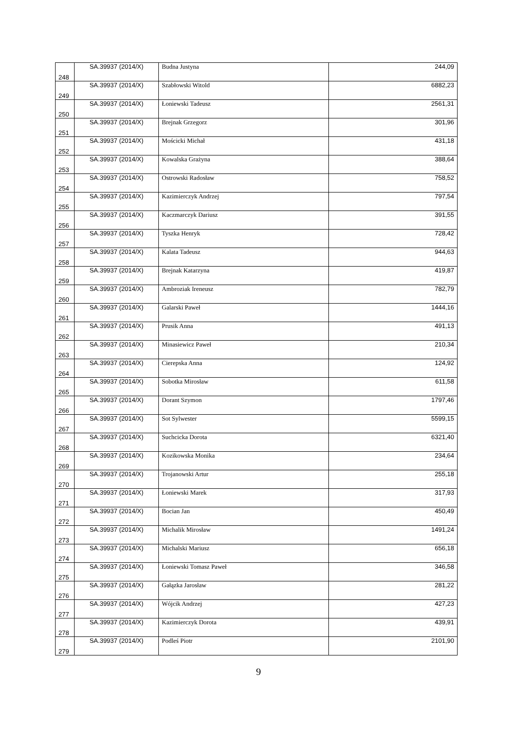| 248 | SA.39937 (2014/X) | Budna Justyna | 244,09 |
| 249 | SA.39937 (2014/X) | Szabłowski Witold | 6882,23 |
| 250 | SA.39937 (2014/X) | Łoniewski Tadeusz | 2561,31 |
| 251 | SA.39937 (2014/X) | Brejnak Grzegorz | 301,96 |
| 252 | SA.39937 (2014/X) | Mościcki Michał | 431,18 |
| 253 | SA.39937 (2014/X) | Kowalska Grażyna | 388,64 |
| 254 | SA.39937 (2014/X) | Ostrowski Radosław | 758,52 |
| 255 | SA.39937 (2014/X) | Kazimierczyk Andrzej | 797,54 |
| 256 | SA.39937 (2014/X) | Kaczmarczyk Dariusz | 391,55 |
| 257 | SA.39937 (2014/X) | Tyszka Henryk | 728,42 |
| 258 | SA.39937 (2014/X) | Kalata Tadeusz | 944,63 |
| 259 | SA.39937 (2014/X) | Brejnak Katarzyna | 419,87 |
| 260 | SA.39937 (2014/X) | Ambroziak Ireneusz | 782,79 |
| 261 | SA.39937 (2014/X) | Galarski Paweł | 1444,16 |
| 262 | SA.39937 (2014/X) | Prusik Anna | 491,13 |
| 263 | SA.39937 (2014/X) | Minasiewicz Paweł | 210,34 |
| 264 | SA.39937 (2014/X) | Cierepska Anna | 124,92 |
| 265 | SA.39937 (2014/X) | Sobotka Mirosław | 611,58 |
| 266 | SA.39937 (2014/X) | Dorant Szymon | 1797,46 |
| 267 | SA.39937 (2014/X) | Sot Sylwester | 5599,15 |
| 268 | SA.39937 (2014/X) | Suchcicka Dorota | 6321,40 |
| 269 | SA.39937 (2014/X) | Kozikowska Monika | 234,64 |
| 270 | SA.39937 (2014/X) | Trojanowski Artur | 255,18 |
| 271 | SA.39937 (2014/X) | Łoniewski Marek | 317,93 |
| 272 | SA.39937 (2014/X) | Bocian Jan | 450,49 |
| 273 | SA.39937 (2014/X) | Michalik Mirosław | 1491,24 |
| 274 | SA.39937 (2014/X) | Michalski Mariusz | 656,18 |
| 275 | SA.39937 (2014/X) | Łoniewski Tomasz Paweł | 346,58 |
| 276 | SA.39937 (2014/X) | Gałązka Jarosław | 281,22 |
| 277 | SA.39937 (2014/X) | Wójcik Andrzej | 427,23 |
| 278 | SA.39937 (2014/X) | Kazimierczyk Dorota | 439,91 |
| 279 | SA.39937 (2014/X) | Podleś Piotr | 2101,90 |
9